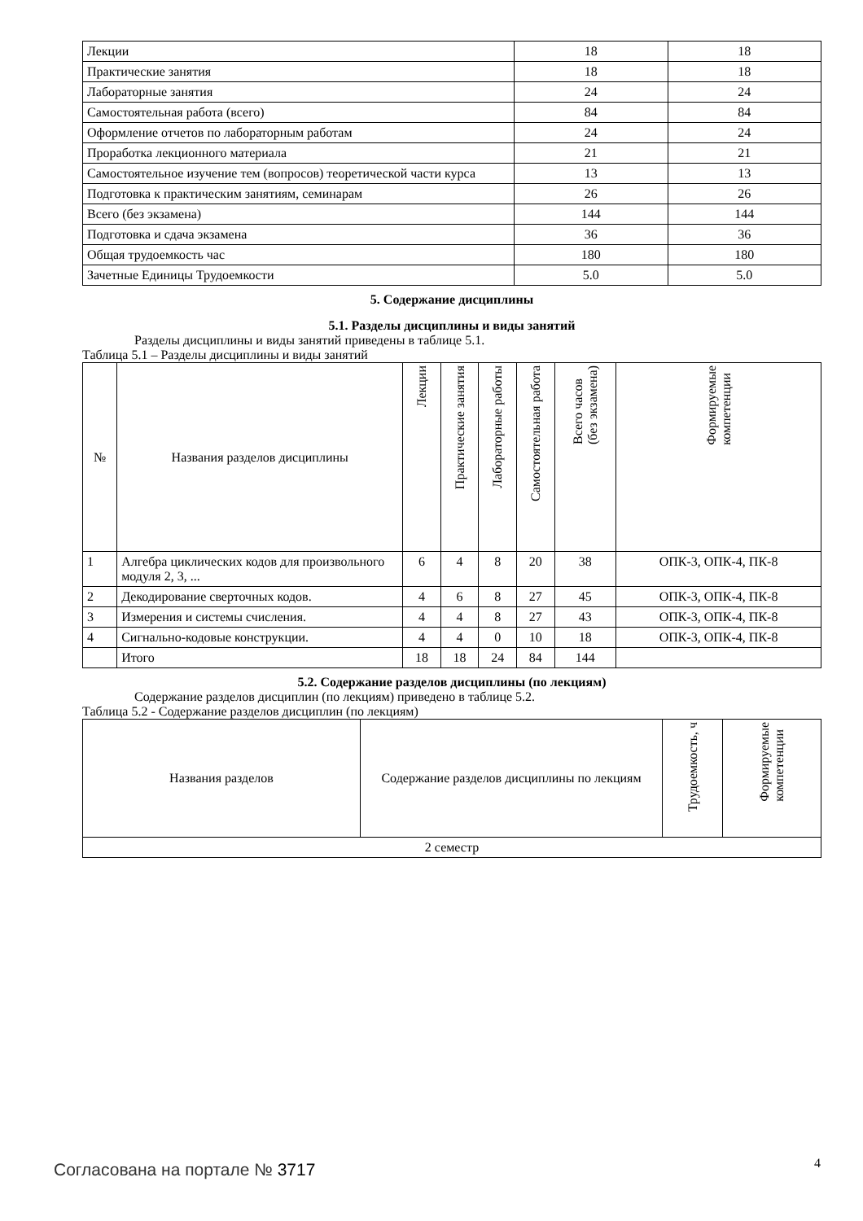| Лекции | 18 | 18 |
| Практические занятия | 18 | 18 |
| Лабораторные занятия | 24 | 24 |
| Самостоятельная работа (всего) | 84 | 84 |
| Оформление отчетов по лабораторным работам | 24 | 24 |
| Проработка лекционного материала | 21 | 21 |
| Самостоятельное изучение тем (вопросов) теоретической части курса | 13 | 13 |
| Подготовка к практическим занятиям, семинарам | 26 | 26 |
| Всего (без экзамена) | 144 | 144 |
| Подготовка и сдача экзамена | 36 | 36 |
| Общая трудоемкость час | 180 | 180 |
| Зачетные Единицы Трудоемкости | 5.0 | 5.0 |
5. Содержание дисциплины
5.1. Разделы дисциплины и виды занятий
Разделы дисциплины и виды занятий приведены в таблице 5.1.
Таблица 5.1 – Разделы дисциплины и виды занятий
| № | Названия разделов дисциплины | Лекции | Практические занятия | Лабораторные работы | Самостоятельная работа | Всего часов (без экзамена) | Формируемые компетенции |
| --- | --- | --- | --- | --- | --- | --- | --- |
| 1 | Алгебра циклических кодов для произвольного модуля 2, 3, ... | 6 | 4 | 8 | 20 | 38 | ОПК-3, ОПК-4, ПК-8 |
| 2 | Декодирование сверточных кодов. | 4 | 6 | 8 | 27 | 45 | ОПК-3, ОПК-4, ПК-8 |
| 3 | Измерения и системы счисления. | 4 | 4 | 8 | 27 | 43 | ОПК-3, ОПК-4, ПК-8 |
| 4 | Сигнально-кодовые конструкции. | 4 | 4 | 0 | 10 | 18 | ОПК-3, ОПК-4, ПК-8 |
| | Итого | 18 | 18 | 24 | 84 | 144 | |
5.2. Содержание разделов дисциплины (по лекциям)
Содержание разделов дисциплин (по лекциям) приведено в таблице 5.2.
Таблица 5.2 - Содержание разделов дисциплин (по лекциям)
| Названия разделов | Содержание разделов дисциплины по лекциям | Трудоемкость, ч | Формируемые компетенции |
| --- | --- | --- | --- |
| 2 семестр | | | |
Согласована на портале № 3717 4